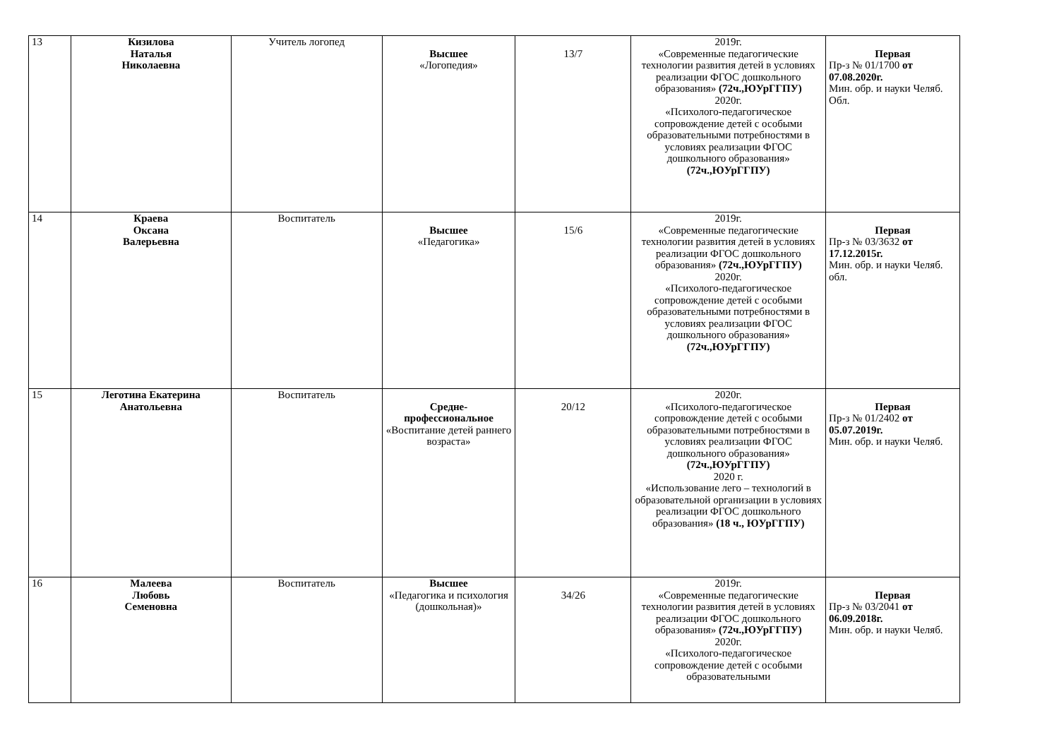| 13 | Кизилова Наталья Николаевна | Учитель логопед | Высшее «Логопедия» | 13/7 | 2019г. «Современные педагогические технологии развития детей в условиях реализации ФГОС дошкольного образования» (72ч.,ЮУрГГПУ) 2020г. «Психолого-педагогическое сопровождение детей с особыми образовательными потребностями в условиях реализации ФГОС дошкольного образования» (72ч.,ЮУрГГПУ) | Первая Пр-з № 01/1700 от 07.08.2020г. Мин. обр. и науки Челяб. Обл. |
| 14 | Краева Оксана Валерьевна | Воспитатель | Высшее «Педагогика» | 15/6 | 2019г. «Современные педагогические технологии развития детей в условиях реализации ФГОС дошкольного образования» (72ч.,ЮУрГГПУ) 2020г. «Психолого-педагогическое сопровождение детей с особыми образовательными потребностями в условиях реализации ФГОС дошкольного образования» (72ч.,ЮУрГГПУ) | Первая Пр-з № 03/3632 от 17.12.2015г. Мин. обр. и науки Челяб. обл. |
| 15 | Леготина Екатерина Анатольевна | Воспитатель | Средне-профессиональное «Воспитание детей раннего возраста» | 20/12 | 2020г. «Психолого-педагогическое сопровождение детей с особыми образовательными потребностями в условиях реализации ФГОС дошкольного образования» (72ч.,ЮУрГГПУ) 2020 г. «Использование лего – технологий в образовательной организации в условиях реализации ФГОС дошкольного образования» (18 ч., ЮУрГГПУ) | Первая Пр-з № 01/2402 от 05.07.2019г. Мин. обр. и науки Челяб. |
| 16 | Малеева Любовь Семеновна | Воспитатель | Высшее «Педагогика и психология (дошкольная)» | 34/26 | 2019г. «Современные педагогические технологии развития детей в условиях реализации ФГОС дошкольного образования» (72ч.,ЮУрГГПУ) 2020г. «Психолого-педагогическое сопровождение детей с особыми образовательными | Первая Пр-з № 03/2041 от 06.09.2018г. Мин. обр. и науки Челяб. |